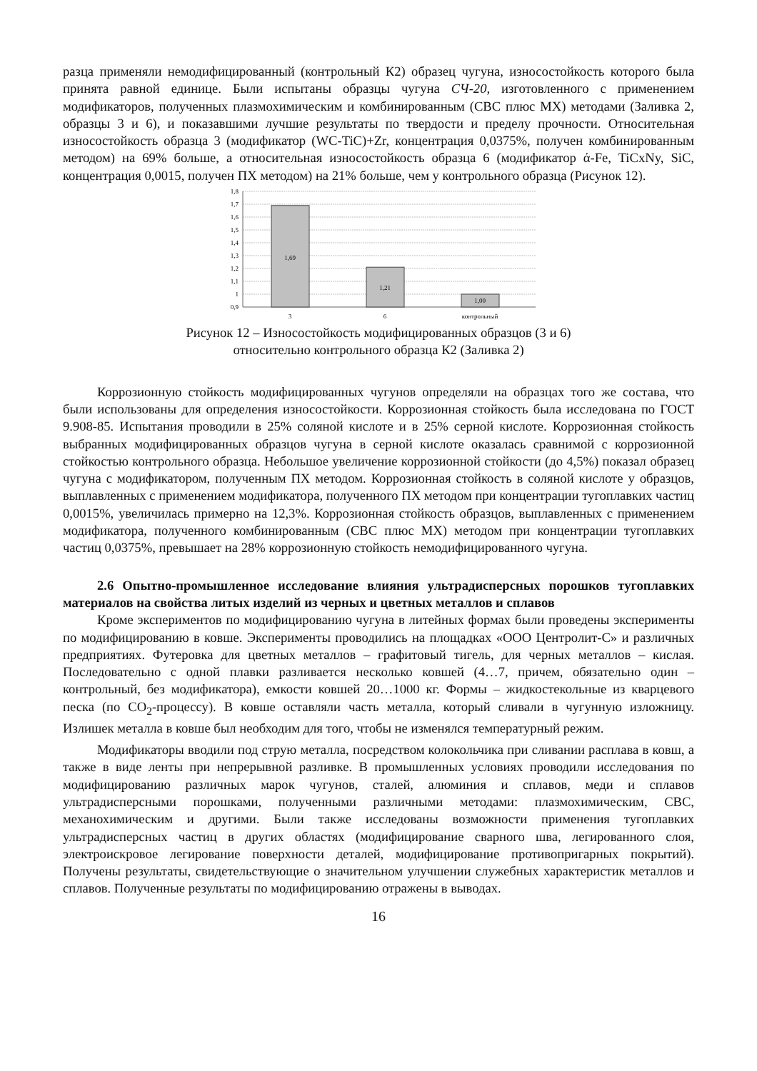разца применяли немодифицированный (контрольный К2) образец чугуна, износостойкость которого была принята равной единице. Были испытаны образцы чугуна СЧ-20, изготовленного с применением модификаторов, полученных плазмохимическим и комбинированным (СВС плюс МХ) методами (Заливка 2, образцы 3 и 6), и показавшими лучшие результаты по твердости и пределу прочности. Относительная износостойкость образца 3 (модификатор (WC-TiC)+Zr, концентрация 0,0375%, получен комбинированным методом) на 69% больше, а относительная износостойкость образца 6 (модификатор ά-Fe, TiCxNy, SiC, концентрация 0,0015, получен ПХ методом) на 21% больше, чем у контрольного образца (Рисунок 12).
1,8
1,7
1,6
1,5
1,4
1,3
1,2
1,1
1
0,9
1,69
1,21
1,00
3
6
контрольный
Рисунок 12 – Износостойкость модифицированных образцов (3 и 6)
относительно контрольного образца К2 (Заливка 2)
Коррозионную стойкость модифицированных чугунов определяли на образцах того же состава, что были использованы для определения износостойкости. Коррозионная стойкость была исследована по ГОСТ 9.908-85. Испытания проводили в 25% соляной кислоте и в 25% серной кислоте. Коррозионная стойкость выбранных модифицированных образцов чугуна в серной кислоте оказалась сравнимой с коррозионной стойкостью контрольного образца. Небольшое увеличение коррозионной стойкости (до 4,5%) показал образец чугуна с модификатором, полученным ПХ методом. Коррозионная стойкость в соляной кислоте у образцов, выплавленных с применением модификатора, полученного ПХ методом при концентрации тугоплавких частиц 0,0015%, увеличилась примерно на 12,3%. Коррозионная стойкость образцов, выплавленных с применением модификатора, полученного комбинированным (СВС плюс МХ) методом при концентрации тугоплавких частиц 0,0375%, превышает на 28% коррозионную стойкость немодифицированного чугуна.
2.6 Опытно-промышленное исследование влияния ультрадисперсных порошков тугоплавких материалов на свойства литых изделий из черных и цветных металлов и сплавов
Кроме экспериментов по модифицированию чугуна в литейных формах были проведены эксперименты по модифицированию в ковше. Эксперименты проводились на площадках «ООО Центролит-С» и различных предприятиях. Футеровка для цветных металлов – графитовый тигель, для черных металлов – кислая. Последовательно с одной плавки разливается несколько ковшей (4…7, причем, обязательно один – контрольный, без модификатора), емкости ковшей 20…1000 кг. Формы – жидкостекольные из кварцевого песка (по CO<sub>2</sub>-процессу). В ковше оставляли часть металла, который сливали в чугунную изложницу. Излишек металла в ковше был необходим для того, чтобы не изменялся температурный режим.
Модификаторы вводили под струю металла, посредством колокольчика при сливании расплава в ковш, а также в виде ленты при непрерывной разливке. В промышленных условиях проводили исследования по модифицированию различных марок чугунов, сталей, алюминия и сплавов, меди и сплавов ультрадисперсными порошками, полученными различными методами: плазмохимическим, СВС, механохимическим и другими. Были также исследованы возможности применения тугоплавких ультрадисперсных частиц в других областях (модифицирование сварного шва, легированного слоя, электроискровое легирование поверхности деталей, модифицирование противопригарных покрытий). Получены результаты, свидетельствующие о значительном улучшении служебных характеристик металлов и сплавов. Полученные результаты по модифицированию отражены в выводах.
16